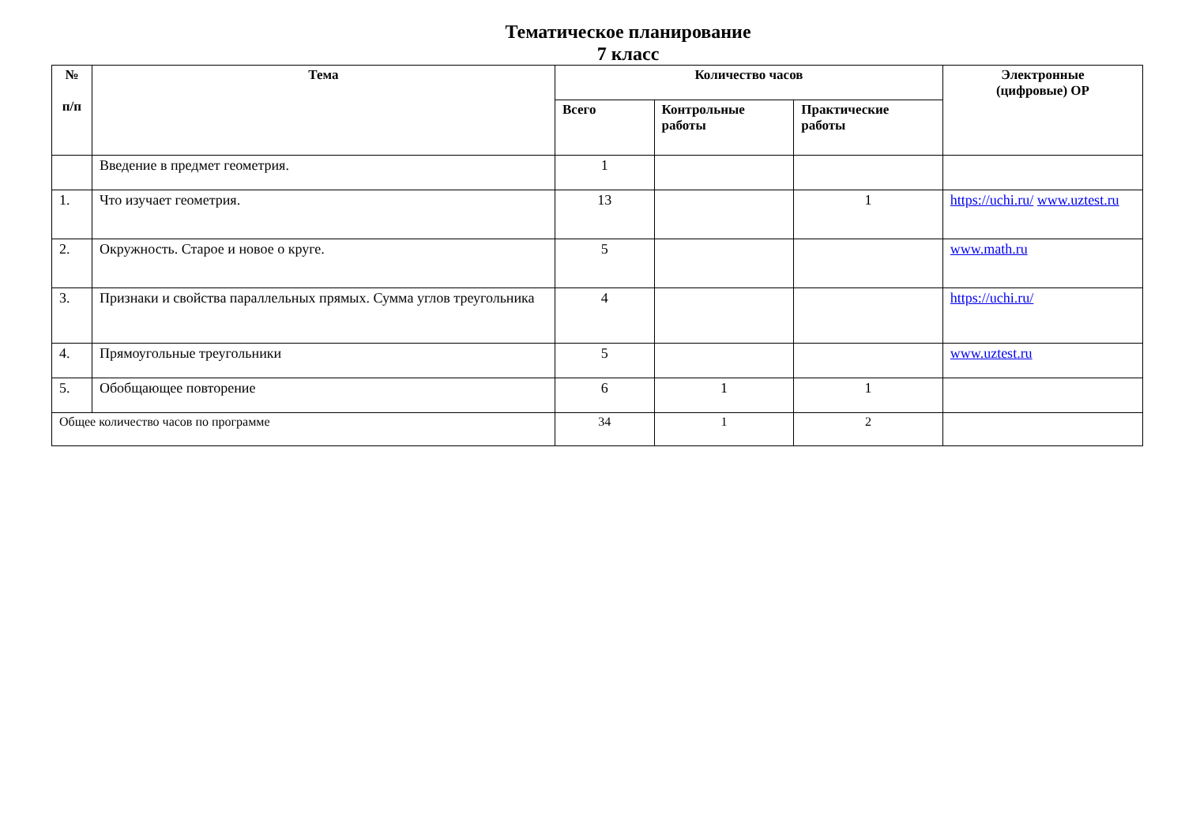Тематическое планирование
7 класс
| № п/п | Тема | Количество часов | | | Электронные (цифровые) ОР |
| --- | --- | --- | --- | --- | --- |
| | | Всего | Контрольные работы | Практические работы | |
| | Введение в предмет геометрия. | 1 | | | |
| 1. | Что изучает геометрия. | 13 | | 1 | https://uchi.ru/ www.uztest.ru |
| 2. | Окружность. Старое и новое о круге. | 5 | | | www.math.ru |
| 3. | Признаки и свойства параллельных прямых. Сумма углов треугольника | 4 | | | https://uchi.ru/ |
| 4. | Прямоугольные треугольники | 5 | | | www.uztest.ru |
| 5. | Обобщающее повторение | 6 | 1 | 1 | |
| Общее количество часов по программе | | 34 | 1 | 2 | |